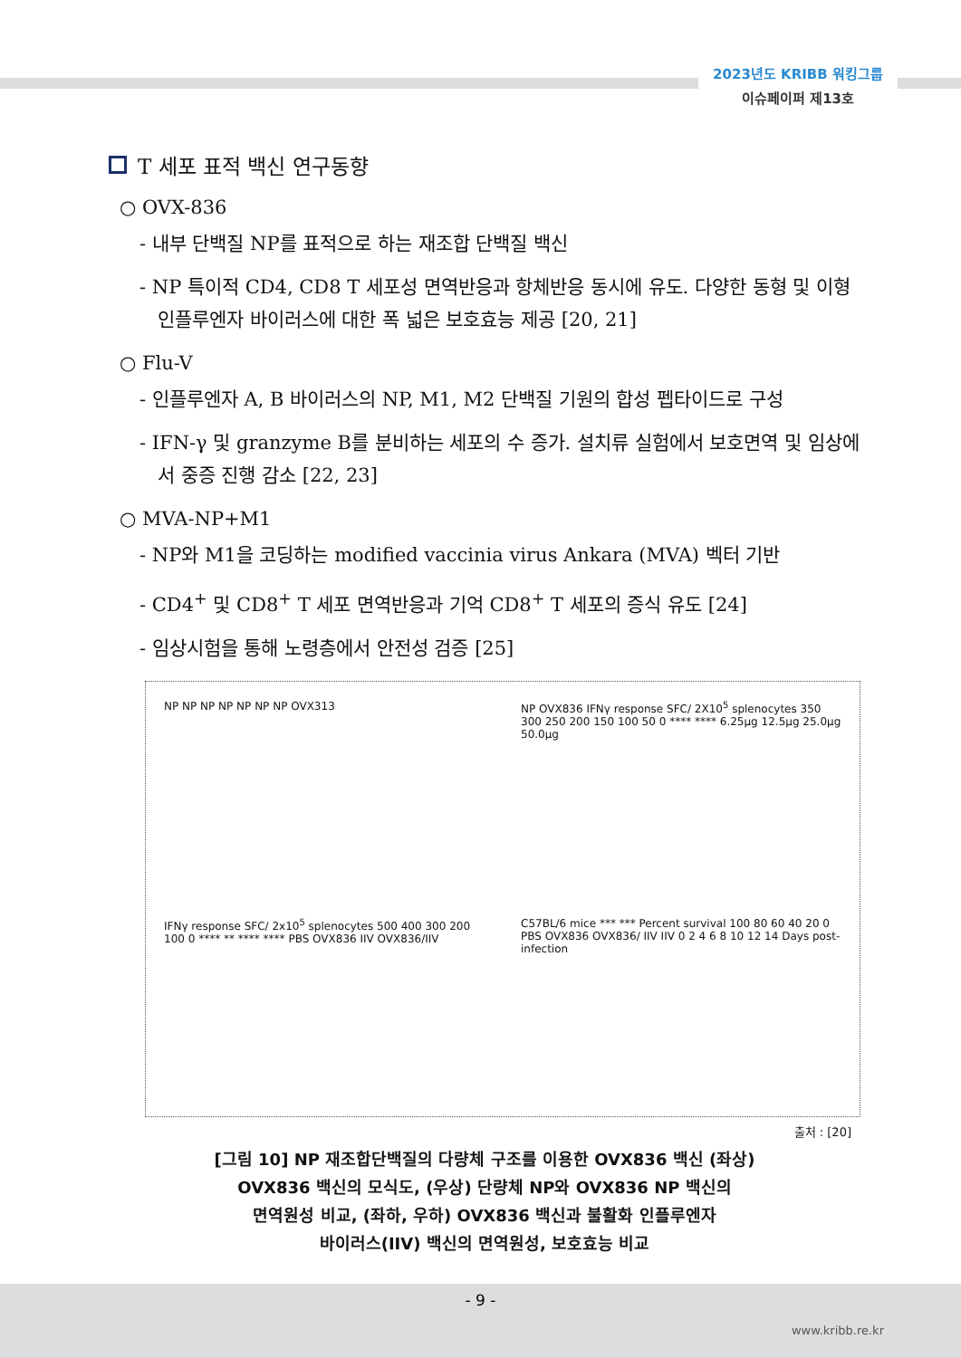2023년도 KRIBB 워킹그룹
이슈페이퍼 제13호
T 세포 표적 백신 연구동향
○ OVX-836
- 내부 단백질 NP를 표적으로 하는 재조합 단백질 백신
- NP 특이적 CD4, CD8 T 세포성 면역반응과 항체반응 동시에 유도. 다양한 동형 및 이형 인플루엔자 바이러스에 대한 폭 넓은 보호효능 제공 [20, 21]
○ Flu-V
- 인플루엔자 A, B 바이러스의 NP, M1, M2 단백질 기원의 합성 펩타이드로 구성
- IFN-γ 및 granzyme B를 분비하는 세포의 수 증가. 설치류 실험에서 보호면역 및 임상에서 중증 진행 감소 [22, 23]
○ MVA-NP+M1
- NP와 M1을 코딩하는 modified vaccinia virus Ankara (MVA) 벡터 기반
- CD4<sup>+</sup> 및 CD8<sup>+</sup> T 세포 면역반응과 기억 CD8<sup>+</sup> T 세포의 증식 유도 [24]
- 임상시험을 통해 노령층에서 안전성 검증 [25]
NP NP NP NP NP NP NP OVX313
NP OVX836 IFNγ response SFC/ 2X10<sup>5</sup> splenocytes 350 300 250 200 150 100 50 0 **** **** 6.25μg 12.5μg 25.0μg 50.0μg
IFNγ response SFC/ 2x10<sup>5</sup> splenocytes 500 400 300 200 100 0 **** ** **** **** PBS OVX836 IIV OVX836/IIV
C57BL/6 mice *** *** Percent survival 100 80 60 40 20 0 PBS OVX836 OVX836/ IIV IIV 0 2 4 6 8 10 12 14 Days post-infection
출처 : [20]
[그림 10] NP 재조합단백질의 다량체 구조를 이용한 OVX836 백신 (좌상)
OVX836 백신의 모식도, (우상) 단량체 NP와 OVX836 NP 백신의
면역원성 비교, (좌하, 우하) OVX836 백신과 불활화 인플루엔자
바이러스(IIV) 백신의 면역원성, 보호효능 비교
- 9 -
www.kribb.re.kr